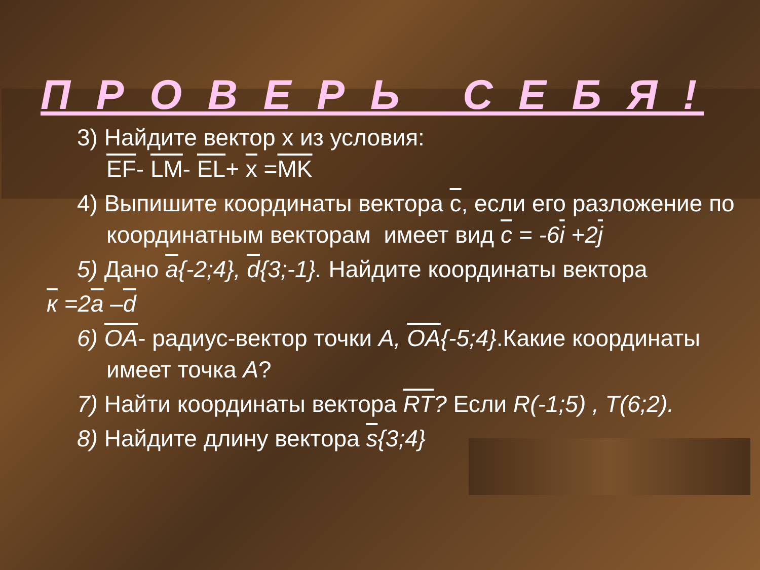П Р О В Е Р Ь С Е Б Я !
3) Найдите вектор х из условия:
EF- LM- EL+ x =MK
4) Выпишите координаты вектора c, если его разложение по координатным векторам имеет вид c = -6i +2j
5) Дано a{-2;4}, d{3;-1}. Найдите координаты вектора
к =2a –d
6) OA- радиус-вектор точки A, OA{-5;4}.Какие координаты имеет точка A?
7) Найти координаты вектора RT? Если R(-1;5) , T(6;2).
8) Найдите длину вектора s{3;4}